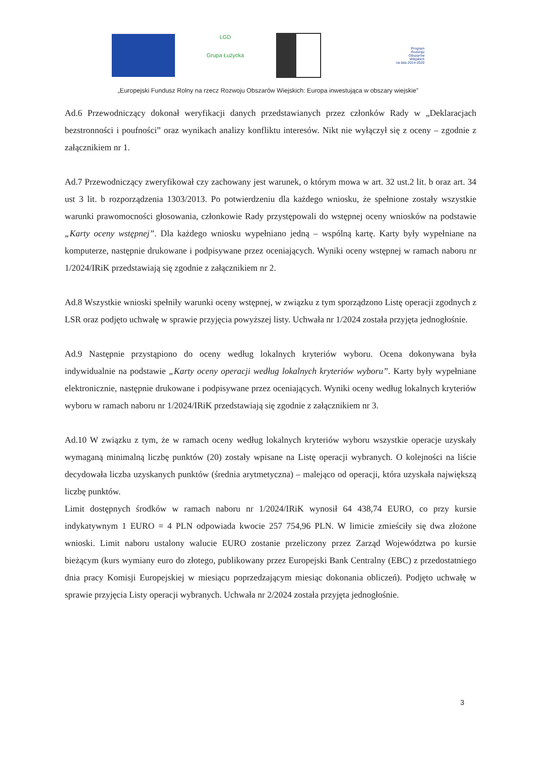LGD
Grupa Łużycka
Program
Rozwoju
Obszarów
Wiejskich
na lata 2014-2020
„Europejski Fundusz Rolny na rzecz Rozwoju Obszarów Wiejskich: Europa inwestująca w obszary wiejskie”
Ad.6 Przewodniczący dokonał weryfikacji danych przedstawianych przez członków Rady w „Deklaracjach bezstronności i poufności” oraz wynikach analizy konfliktu interesów. Nikt nie wyłączył się z oceny – zgodnie z załącznikiem nr 1.
Ad.7 Przewodniczący zweryfikował czy zachowany jest warunek, o którym mowa w art. 32 ust.2 lit. b oraz art. 34 ust 3 lit. b rozporządzenia 1303/2013. Po potwierdzeniu dla każdego wniosku, że spełnione zostały wszystkie warunki prawomocności głosowania, członkowie Rady przystępowali do wstępnej oceny wniosków na podstawie „Karty oceny wstępnej”. Dla każdego wniosku wypełniano jedną – wspólną kartę. Karty były wypełniane na komputerze, następnie drukowane i podpisywane przez oceniających. Wyniki oceny wstępnej w ramach naboru nr 1/2024/IRiK przedstawiają się zgodnie z załącznikiem nr 2.
Ad.8 Wszystkie wnioski spełniły warunki oceny wstępnej, w związku z tym sporządzono Listę operacji zgodnych z LSR oraz podjęto uchwałę w sprawie przyjęcia powyższej listy. Uchwała nr 1/2024 została przyjęta jednogłośnie.
Ad.9 Następnie przystąpiono do oceny według lokalnych kryteriów wyboru. Ocena dokonywana była indywidualnie na podstawie „Karty oceny operacji według lokalnych kryteriów wyboru”. Karty były wypełniane elektronicznie, następnie drukowane i podpisywane przez oceniających. Wyniki oceny według lokalnych kryteriów wyboru w ramach naboru nr 1/2024/IRiK przedstawiają się zgodnie z załącznikiem nr 3.
Ad.10 W związku z tym, że w ramach oceny według lokalnych kryteriów wyboru wszystkie operacje uzyskały wymaganą minimalną liczbę punktów (20) zostały wpisane na Listę operacji wybranych. O kolejności na liście decydowała liczba uzyskanych punktów (średnia arytmetyczna) – malejąco od operacji, która uzyskała największą liczbę punktów.
Limit dostępnych środków w ramach naboru nr 1/2024/IRiK wynosił 64 438,74 EURO, co przy kursie indykatywnym 1 EURO = 4 PLN odpowiada kwocie 257 754,96 PLN. W limicie zmieściły się dwa złożone wnioski. Limit naboru ustalony walucie EURO zostanie przeliczony przez Zarząd Województwa po kursie bieżącym (kurs wymiany euro do złotego, publikowany przez Europejski Bank Centralny (EBC) z przedostatniego dnia pracy Komisji Europejskiej w miesiącu poprzedzającym miesiąc dokonania obliczeń). Podjęto uchwałę w sprawie przyjęcia Listy operacji wybranych. Uchwała nr 2/2024 została przyjęta jednogłośnie.
3